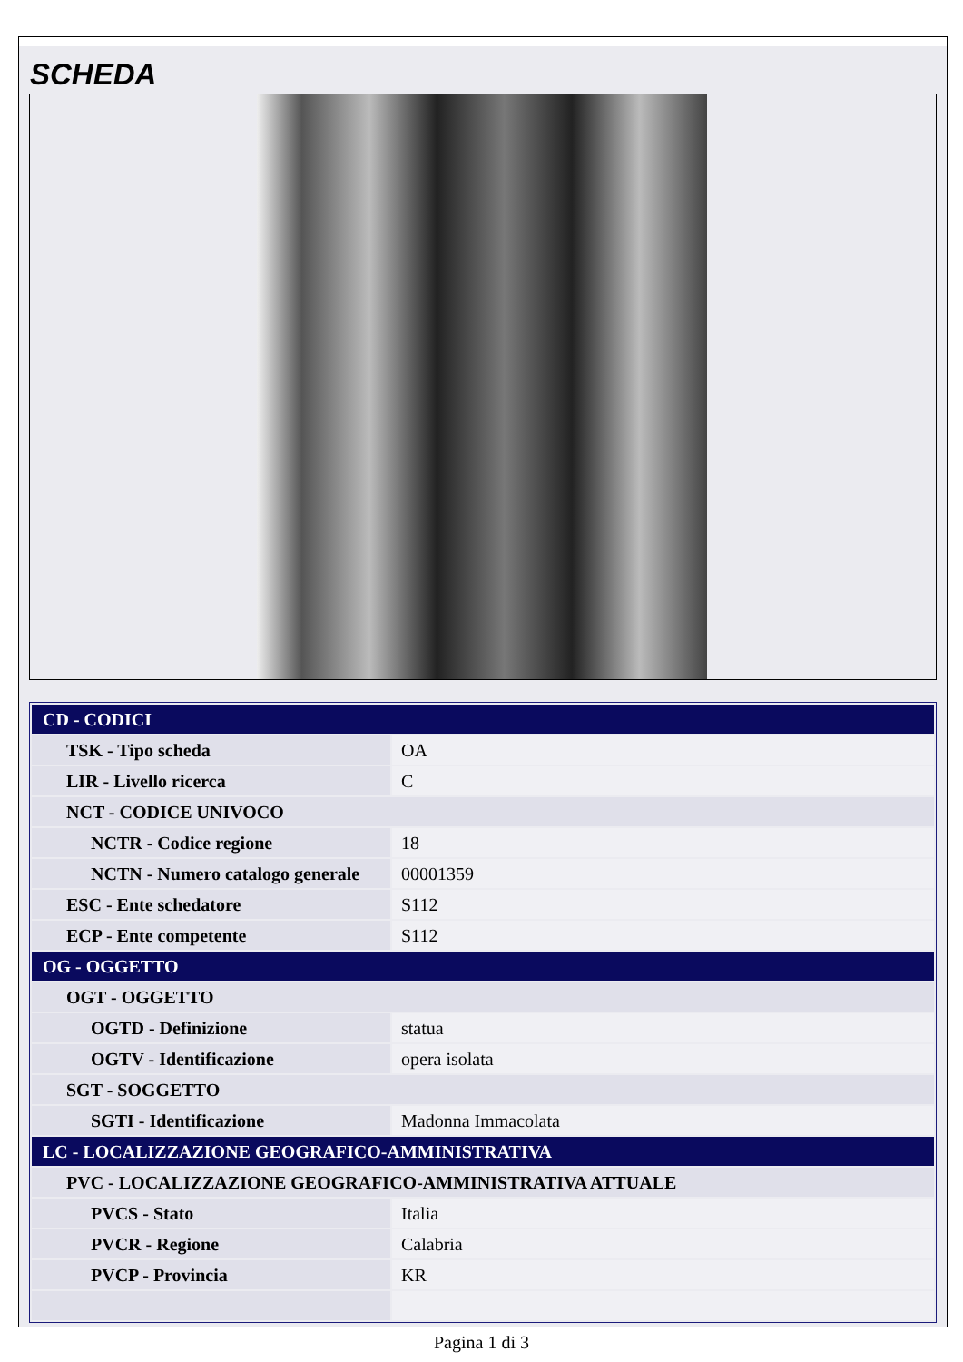SCHEDA
| CD - CODICI | |
| TSK - Tipo scheda | OA |
| LIR - Livello ricerca | C |
| NCT - CODICE UNIVOCO | |
| NCTR - Codice regione | 18 |
| NCTN - Numero catalogo generale | 00001359 |
| ESC - Ente schedatore | S112 |
| ECP - Ente competente | S112 |
| OG - OGGETTO | |
| OGT - OGGETTO | |
| OGTD - Definizione | statua |
| OGTV - Identificazione | opera isolata |
| SGT - SOGGETTO | |
| SGTI - Identificazione | Madonna Immacolata |
| LC - LOCALIZZAZIONE GEOGRAFICO-AMMINISTRATIVA | |
| PVC - LOCALIZZAZIONE GEOGRAFICO-AMMINISTRATIVA ATTUALE | |
| PVCS - Stato | Italia |
| PVCR - Regione | Calabria |
| PVCP - Provincia | KR |
Pagina 1 di 3